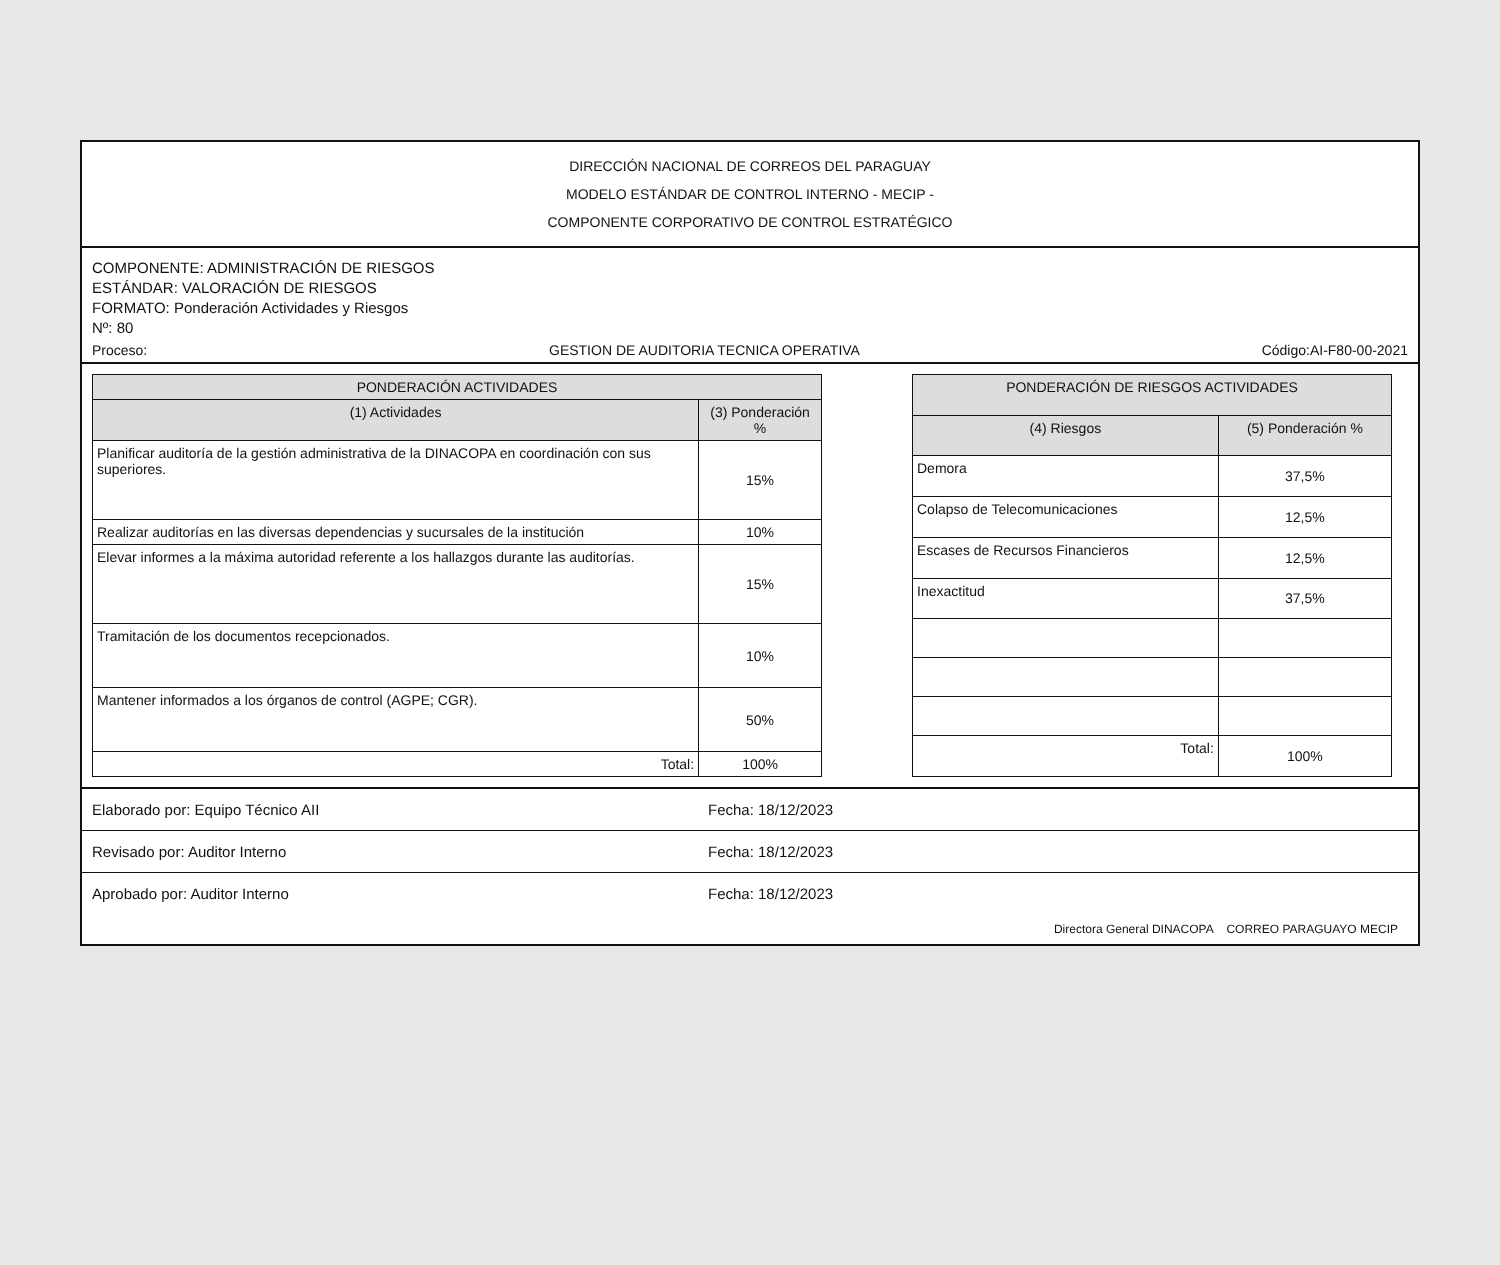DIRECCIÓN NACIONAL DE CORREOS DEL PARAGUAY
MODELO ESTÁNDAR DE CONTROL INTERNO - MECIP -
COMPONENTE CORPORATIVO DE CONTROL ESTRATÉGICO
COMPONENTE: ADMINISTRACIÓN DE RIESGOS
ESTÁNDAR: VALORACIÓN DE RIESGOS
FORMATO: Ponderación Actividades y Riesgos
Nº: 80
Proceso: GESTION DE AUDITORIA TECNICA OPERATIVA Código:AI-F80-00-2021
| PONDERACIÓN ACTIVIDADES | |
| --- | --- |
| (1) Actividades | (3) Ponderación % |
| Planificar auditoría de la gestión administrativa de la DINACOPA en coordinación con sus superiores. | 15% |
| Realizar auditorías en las diversas dependencias y sucursales de la institución | 10% |
| Elevar informes a la máxima autoridad referente a los hallazgos durante las auditorías. | 15% |
| Tramitación de los documentos recepcionados. | 10% |
| Mantener informados a los órganos de control (AGPE; CGR). | 50% |
| Total: | 100% |
| PONDERACIÓN DE RIESGOS ACTIVIDADES | |
| --- | --- |
| (4) Riesgos | (5) Ponderación % |
| Demora | 37,5% |
| Colapso de Telecomunicaciones | 12,5% |
| Escases de Recursos Financieros | 12,5% |
| Inexactitud | 37,5% |
| Total: | 100% |
Elaborado por: Equipo Técnico AII Fecha: 18/12/2023
Revisado por: Auditor Interno Fecha: 18/12/2023
Aprobado por: Auditor Interno Fecha: 18/12/2023
Directora General DINACOPA CORREO PARAGUAYO MECIP